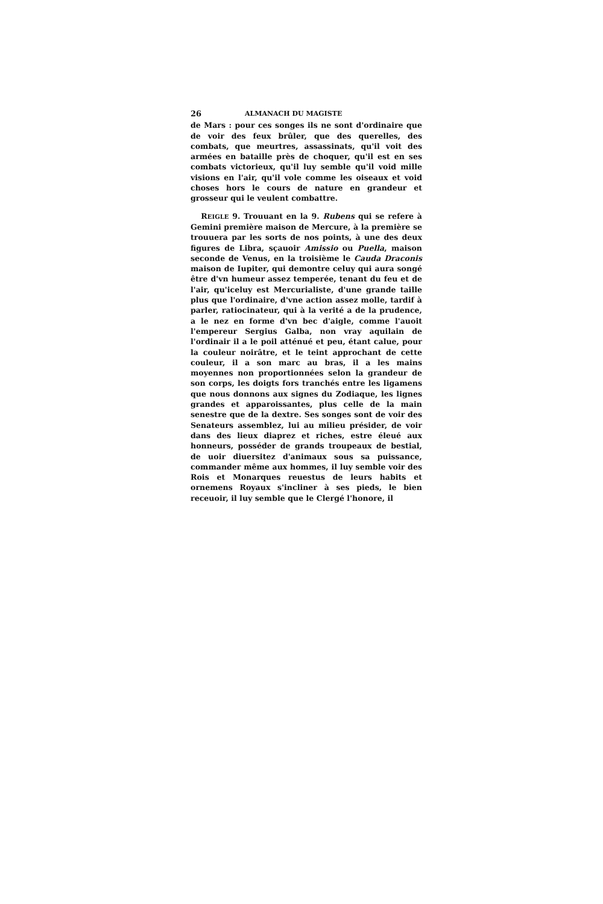26 ALMANACH DU MAGISTE
de Mars : pour ces songes ils ne sont d'ordinaire que de voir des feux brûler, que des querelles, des combats, que meurtres, assassinats, qu'il voit des armées en bataille près de choquer, qu'il est en ses combats victorieux, qu'il luy semble qu'il void mille visions en l'air, qu'il vole comme les oiseaux et void choses hors le cours de nature en grandeur et grosseur qui le veulent combattre.
REIGLE 9. Trouuant en la 9. Rubens qui se refere à Gemini première maison de Mercure, à la première se trouuera par les sorts de nos points, à une des deux figures de Libra, sçauoir Amissio ou Puella, maison seconde de Venus, en la troisième le Cauda Draconis maison de Iupiter, qui demontre celuy qui aura songé être d'vn humeur assez temperée, tenant du feu et de l'air, qu'iceluy est Mercurialiste, d'une grande taille plus que l'ordinaire, d'vne action assez molle, tardif à parler, ratiocinateur, qui à la verité a de la prudence, a le nez en forme d'vn bec d'aigle, comme l'auoit l'empereur Sergius Galba, non vray aquilain de l'ordinair il a le poil atténué et peu, étant calue, pour la couleur noirâtre, et le teint approchant de cette couleur, il a son marc au bras, il a les mains moyennes non proportionnées selon la grandeur de son corps, les doigts fors tranchés entre les ligamens que nous donnons aux signes du Zodiaque, les lignes grandes et apparoissantes, plus celle de la main senestre que de la dextre. Ses songes sont de voir des Senateurs assemblez, lui au milieu présider, de voir dans des lieux diaprez et riches, estre éleué aux honneurs, posséder de grands troupeaux de bestial, de uoir diuersitez d'animaux sous sa puissance, commander même aux hommes, il luy semble voir des Rois et Monarques reuestus de leurs habits et ornemens Royaux s'incliner à ses pieds, le bien receuoir, il luy semble que le Clergé l'honore, il